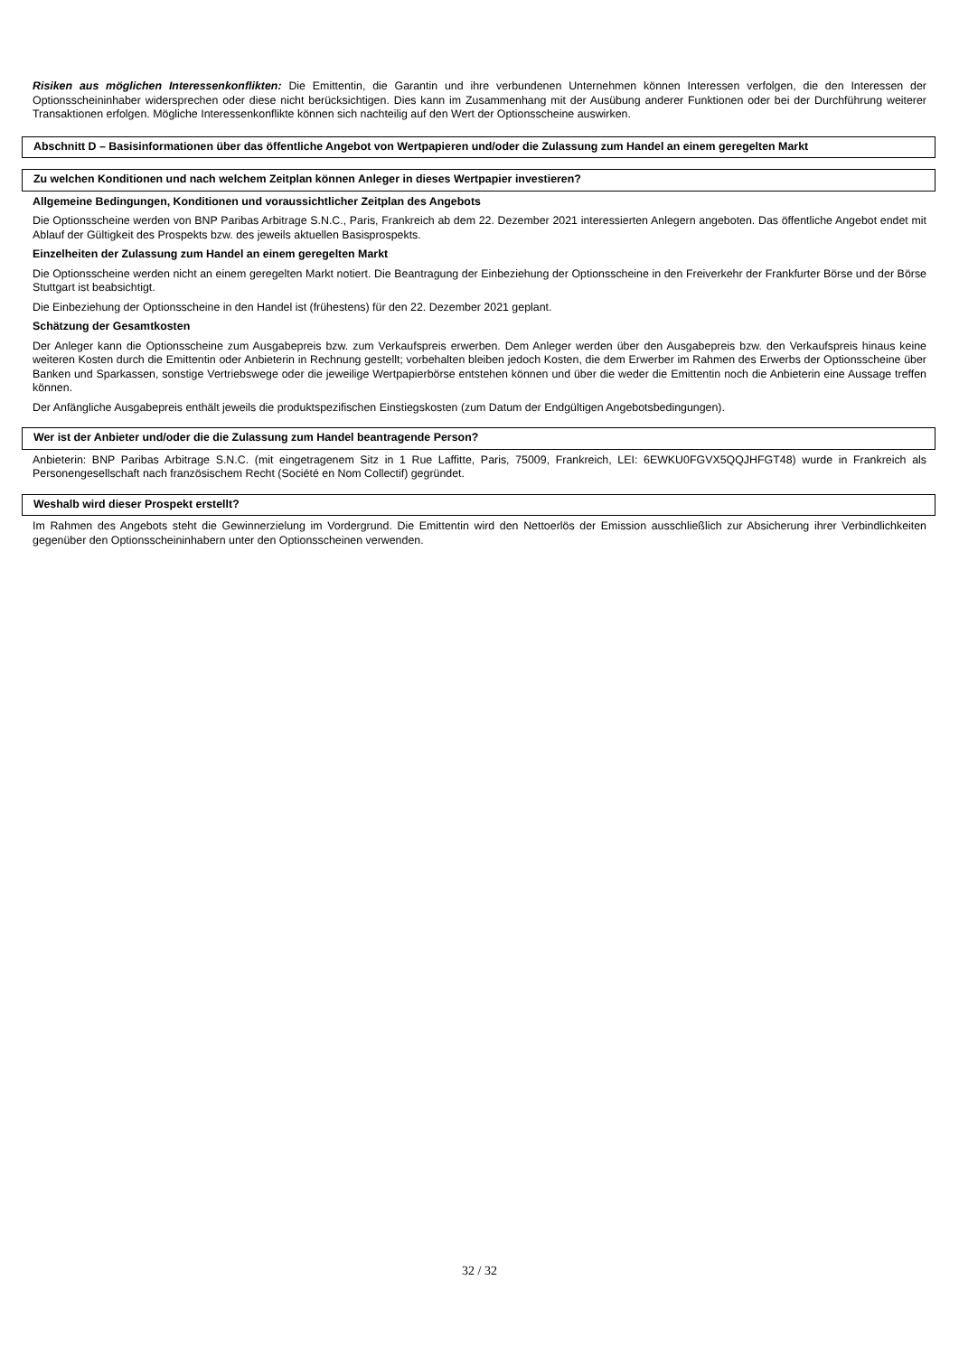Risiken aus möglichen Interessenkonflikten: Die Emittentin, die Garantin und ihre verbundenen Unternehmen können Interessen verfolgen, die den Interessen der Optionsscheininhaber widersprechen oder diese nicht berücksichtigen. Dies kann im Zusammenhang mit der Ausübung anderer Funktionen oder bei der Durchführung weiterer Transaktionen erfolgen. Mögliche Interessenkonflikte können sich nachteilig auf den Wert der Optionsscheine auswirken.
Abschnitt D – Basisinformationen über das öffentliche Angebot von Wertpapieren und/oder die Zulassung zum Handel an einem geregelten Markt
Zu welchen Konditionen und nach welchem Zeitplan können Anleger in dieses Wertpapier investieren?
Allgemeine Bedingungen, Konditionen und voraussichtlicher Zeitplan des Angebots
Die Optionsscheine werden von BNP Paribas Arbitrage S.N.C., Paris, Frankreich ab dem 22. Dezember 2021 interessierten Anlegern angeboten. Das öffentliche Angebot endet mit Ablauf der Gültigkeit des Prospekts bzw. des jeweils aktuellen Basisprospekts.
Einzelheiten der Zulassung zum Handel an einem geregelten Markt
Die Optionsscheine werden nicht an einem geregelten Markt notiert. Die Beantragung der Einbeziehung der Optionsscheine in den Freiverkehr der Frankfurter Börse und der Börse Stuttgart ist beabsichtigt.
Die Einbeziehung der Optionsscheine in den Handel ist (frühestens) für den 22. Dezember 2021 geplant.
Schätzung der Gesamtkosten
Der Anleger kann die Optionsscheine zum Ausgabepreis bzw. zum Verkaufspreis erwerben. Dem Anleger werden über den Ausgabepreis bzw. den Verkaufspreis hinaus keine weiteren Kosten durch die Emittentin oder Anbieterin in Rechnung gestellt; vorbehalten bleiben jedoch Kosten, die dem Erwerber im Rahmen des Erwerbs der Optionsscheine über Banken und Sparkassen, sonstige Vertriebswege oder die jeweilige Wertpapierbörse entstehen können und über die weder die Emittentin noch die Anbieterin eine Aussage treffen können.
Der Anfängliche Ausgabepreis enthält jeweils die produktspezifischen Einstiegskosten (zum Datum der Endgültigen Angebotsbedingungen).
Wer ist der Anbieter und/oder die die Zulassung zum Handel beantragende Person?
Anbieterin: BNP Paribas Arbitrage S.N.C. (mit eingetragenem Sitz in 1 Rue Laffitte, Paris, 75009, Frankreich, LEI: 6EWKU0FGVX5QQJHFGT48) wurde in Frankreich als Personengesellschaft nach französischem Recht (Société en Nom Collectif) gegründet.
Weshalb wird dieser Prospekt erstellt?
Im Rahmen des Angebots steht die Gewinnerzielung im Vordergrund. Die Emittentin wird den Nettoerlös der Emission ausschließlich zur Absicherung ihrer Verbindlichkeiten gegenüber den Optionsscheininhabern unter den Optionsscheinen verwenden.
32 / 32